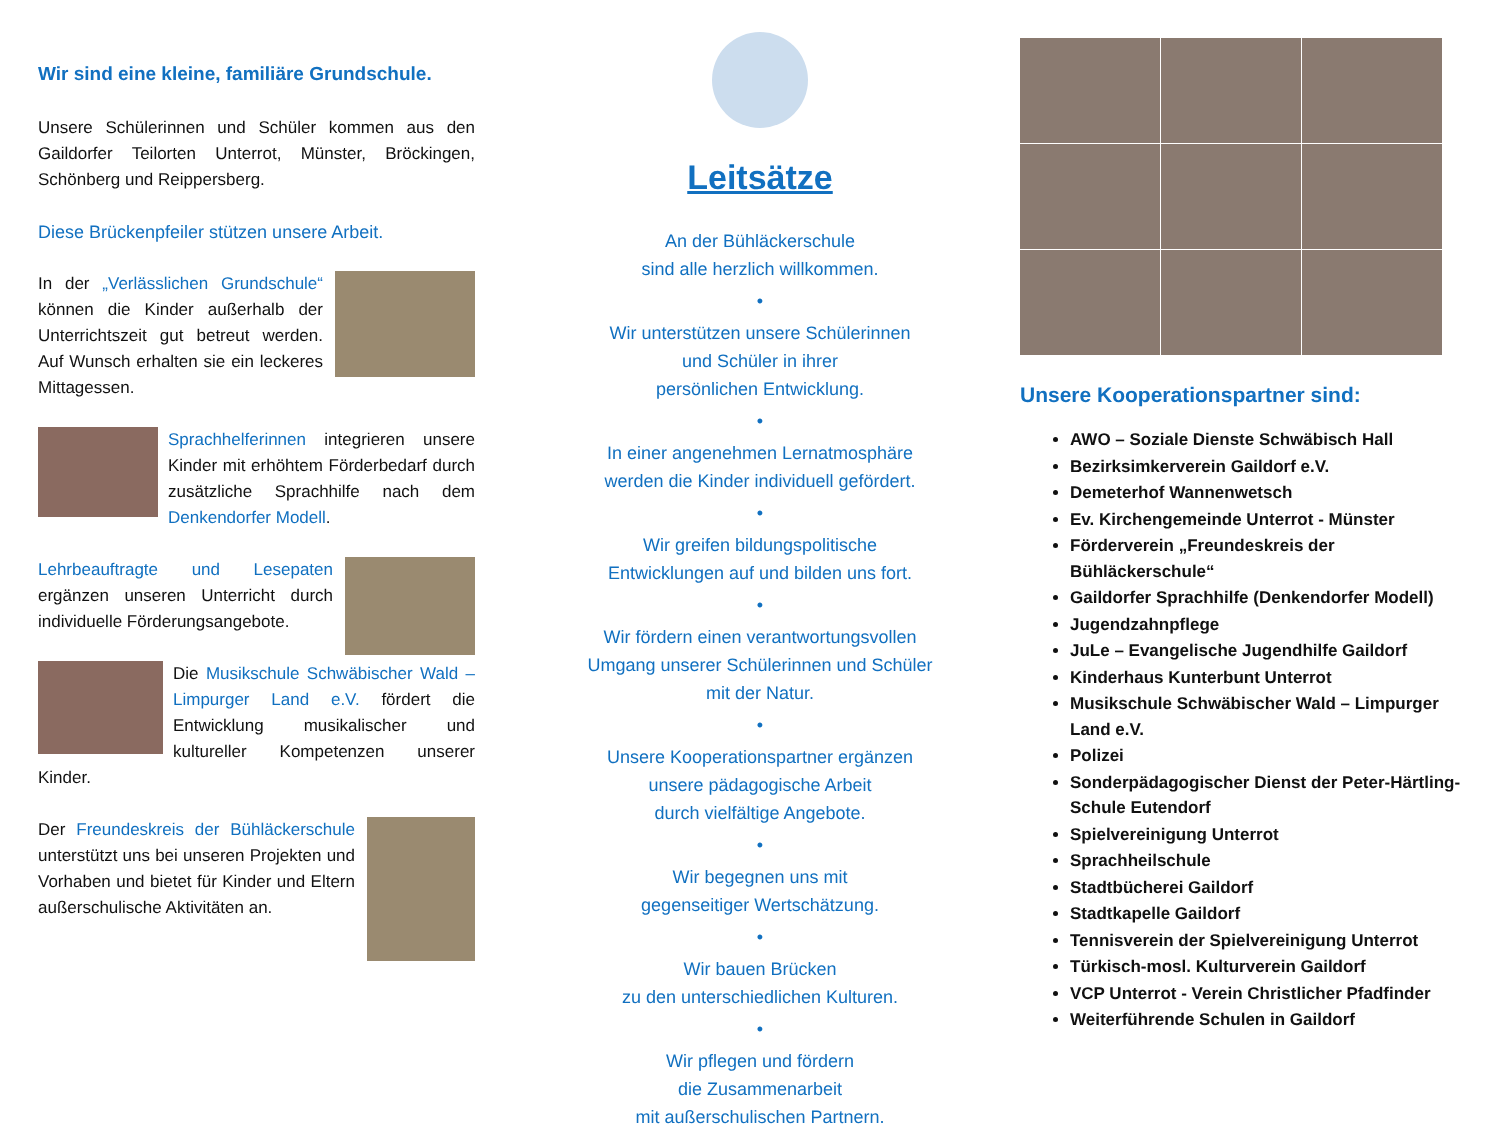Wir sind eine kleine, familiäre Grundschule.
Unsere Schülerinnen und Schüler kommen aus den Gaildorfer Teilorten Unterrot, Münster, Bröckingen, Schönberg und Reippersberg.
Diese Brückenpfeiler stützen unsere Arbeit.
In der „Verlässlichen Grundschule“ können die Kinder außerhalb der Unterrichtszeit gut betreut werden. Auf Wunsch erhalten sie ein leckeres Mittagessen.
Sprachhelferinnen integrieren unsere Kinder mit erhöhtem Förderbedarf durch zusätzliche Sprachhilfe nach dem Denkendorfer Modell.
Lehrbeauftragte und Lesepaten ergänzen unseren Unterricht durch individuelle Förderungsangebote.
Die Musikschule Schwäbischer Wald – Limpurger Land e.V. fördert die Entwicklung musikalischer und kultureller Kompetenzen unserer Kinder.
Der Freundeskreis der Bühläckerschule unterstützt uns bei unseren Projekten und Vorhaben und bietet für Kinder und Eltern außerschulische Aktivitäten an.
Leitsätze
An der Bühläckerschule
sind alle herzlich willkommen.
•
Wir unterstützen unsere Schülerinnen
und Schüler in ihrer
persönlichen Entwicklung.
•
In einer angenehmen Lernatmosphäre
werden die Kinder individuell gefördert.
•
Wir greifen bildungspolitische
Entwicklungen auf und bilden uns fort.
•
Wir fördern einen verantwortungsvollen
Umgang unserer Schülerinnen und Schüler
mit der Natur.
•
Unsere Kooperationspartner ergänzen
unsere pädagogische Arbeit
durch vielfältige Angebote.
•
Wir begegnen uns mit
gegenseitiger Wertschätzung.
•
Wir bauen Brücken
zu den unterschiedlichen Kulturen.
•
Wir pflegen und fördern
die Zusammenarbeit
mit außerschulischen Partnern.
Unsere Kooperationspartner sind:
AWO – Soziale Dienste Schwäbisch Hall
Bezirksimkerverein Gaildorf e.V.
Demeterhof Wannenwetsch
Ev. Kirchengemeinde Unterrot - Münster
Förderverein „Freundeskreis der Bühläckerschule“
Gaildorfer Sprachhilfe (Denkendorfer Modell)
Jugendzahnpflege
JuLe – Evangelische Jugendhilfe Gaildorf
Kinderhaus Kunterbunt Unterrot
Musikschule Schwäbischer Wald – Limpurger Land e.V.
Polizei
Sonderpädagogischer Dienst der Peter-Härtling-Schule Eutendorf
Spielvereinigung Unterrot
Sprachheilschule
Stadtbücherei Gaildorf
Stadtkapelle Gaildorf
Tennisverein der Spielvereinigung Unterrot
Türkisch-mosl. Kulturverein Gaildorf
VCP Unterrot - Verein Christlicher Pfadfinder
Weiterführende Schulen in Gaildorf